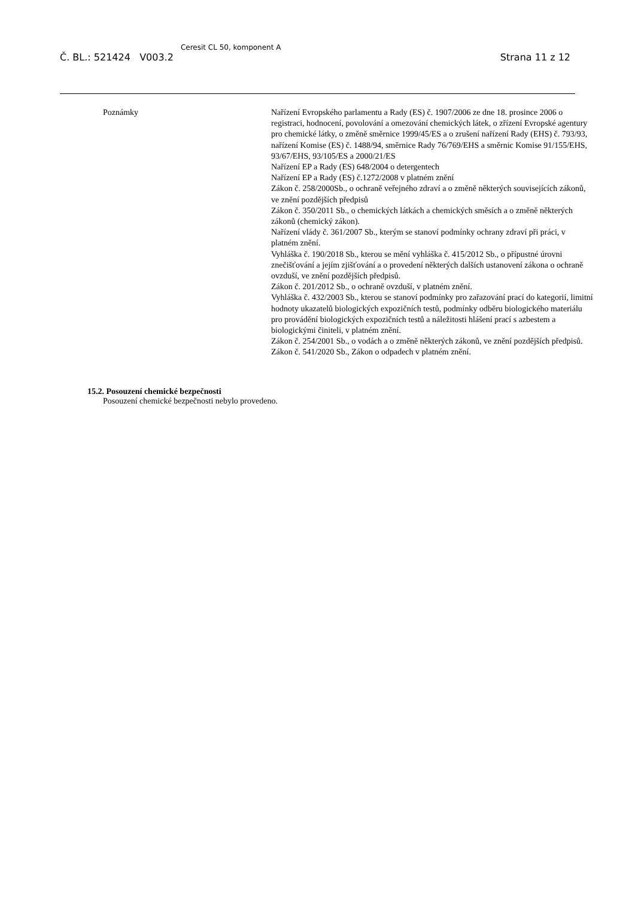Č. BL.: 521424 V003.2 Ceresit CL 50, komponent A Strana 11 z 12
Poznámky Nařízení Evropského parlamentu a Rady (ES) č. 1907/2006 ze dne 18. prosince 2006 o registraci, hodnocení, povolování a omezování chemických látek, o zřízení Evropské agentury pro chemické látky, o změně směrnice 1999/45/ES a o zrušení nařízení Rady (EHS) č. 793/93, nařízení Komise (ES) č. 1488/94, směrnice Rady 76/769/EHS a směrnic Komise 91/155/EHS, 93/67/EHS, 93/105/ES a 2000/21/ES
Nařízení EP a Rady (ES) 648/2004 o detergentech
Nařízení EP a Rady (ES) č.1272/2008 v platném znění
Zákon č. 258/2000Sb., o ochraně veřejného zdraví a o změně některých souvisejících zákonů, ve znění pozdějších předpisů
Zákon č. 350/2011 Sb., o chemických látkách a chemických směsích a o změně některých zákonů (chemický zákon).
Nařízení vlády č. 361/2007 Sb., kterým se stanoví podmínky ochrany zdraví při práci, v platném znění.
Vyhláška č. 190/2018 Sb., kterou se mění vyhláška č. 415/2012 Sb., o přípustné úrovni znečišťování a jejím zjišťování a o provedení některých dalších ustanovení zákona o ochraně ovzduší, ve znění pozdějších předpisů.
Zákon č. 201/2012 Sb., o ochraně ovzduší, v platném znění.
Vyhláška č. 432/2003 Sb., kterou se stanoví podmínky pro zařazování prací do kategorií, limitní hodnoty ukazatelů biologických expozičních testů, podmínky odběru biologického materiálu pro provádění biologických expozičních testů a náležitosti hlášení prací s azbestem a biologickými činiteli, v platném znění.
Zákon č. 254/2001 Sb., o vodách a o změně některých zákonů, ve znění pozdějších předpisů.
Zákon č. 541/2020 Sb., Zákon o odpadech v platném znění.
15.2. Posouzení chemické bezpečnosti
Posouzení chemické bezpečnosti nebylo provedeno.